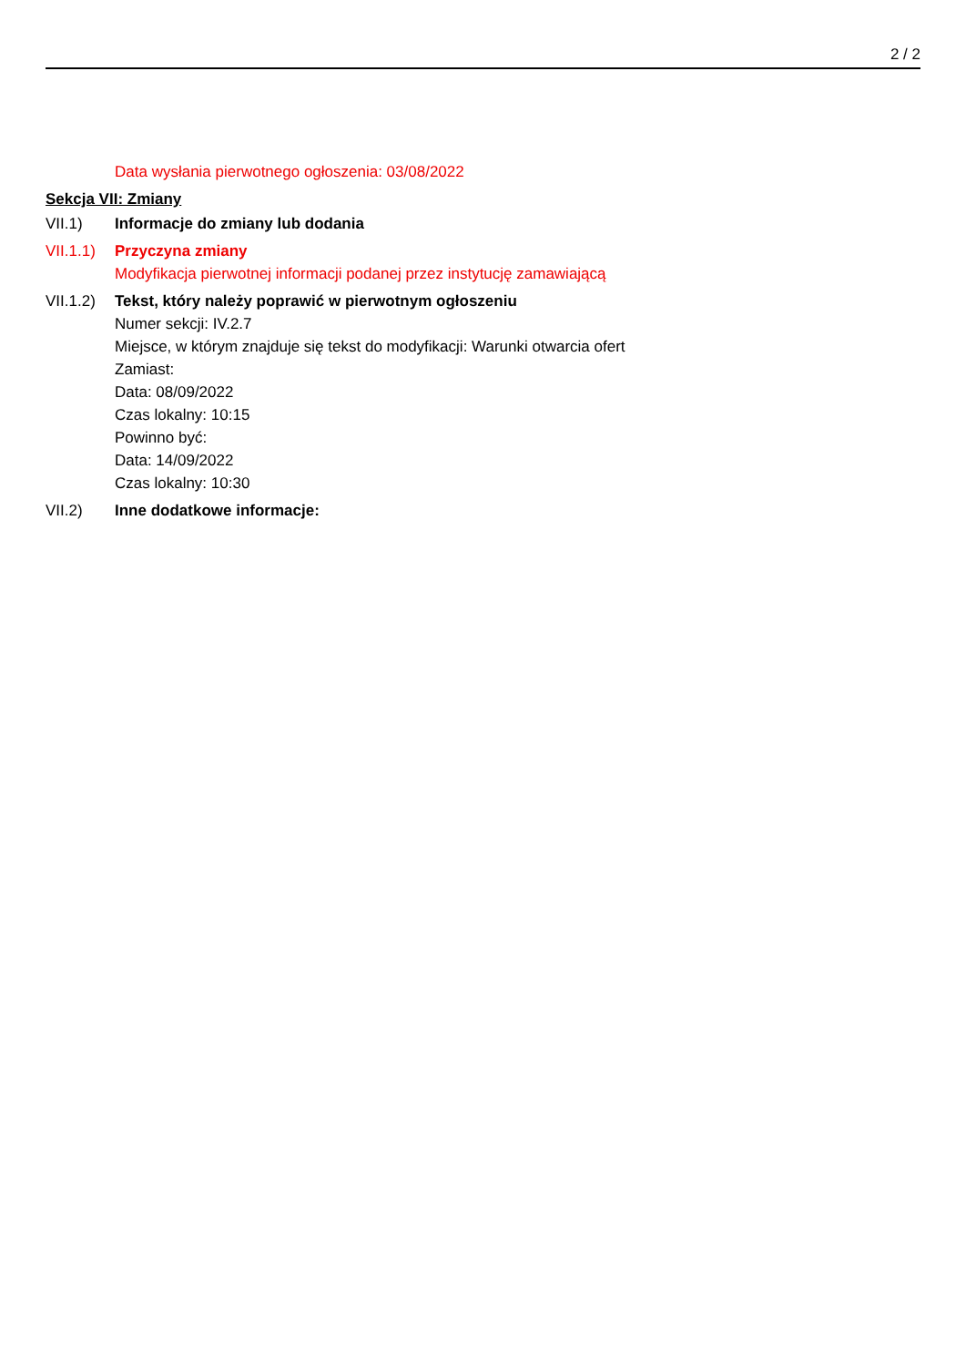2 / 2
Data wysłania pierwotnego ogłoszenia: 03/08/2022
Sekcja VII: Zmiany
VII.1) Informacje do zmiany lub dodania
VII.1.1)
Przyczyna zmiany
Modyfikacja pierwotnej informacji podanej przez instytucję zamawiającą
VII.1.2)
Tekst, który należy poprawić w pierwotnym ogłoszeniu
Numer sekcji: IV.2.7
Miejsce, w którym znajduje się tekst do modyfikacji: Warunki otwarcia ofert
Zamiast:
Data: 08/09/2022
Czas lokalny: 10:15
Powinno być:
Data: 14/09/2022
Czas lokalny: 10:30
VII.2) Inne dodatkowe informacje: